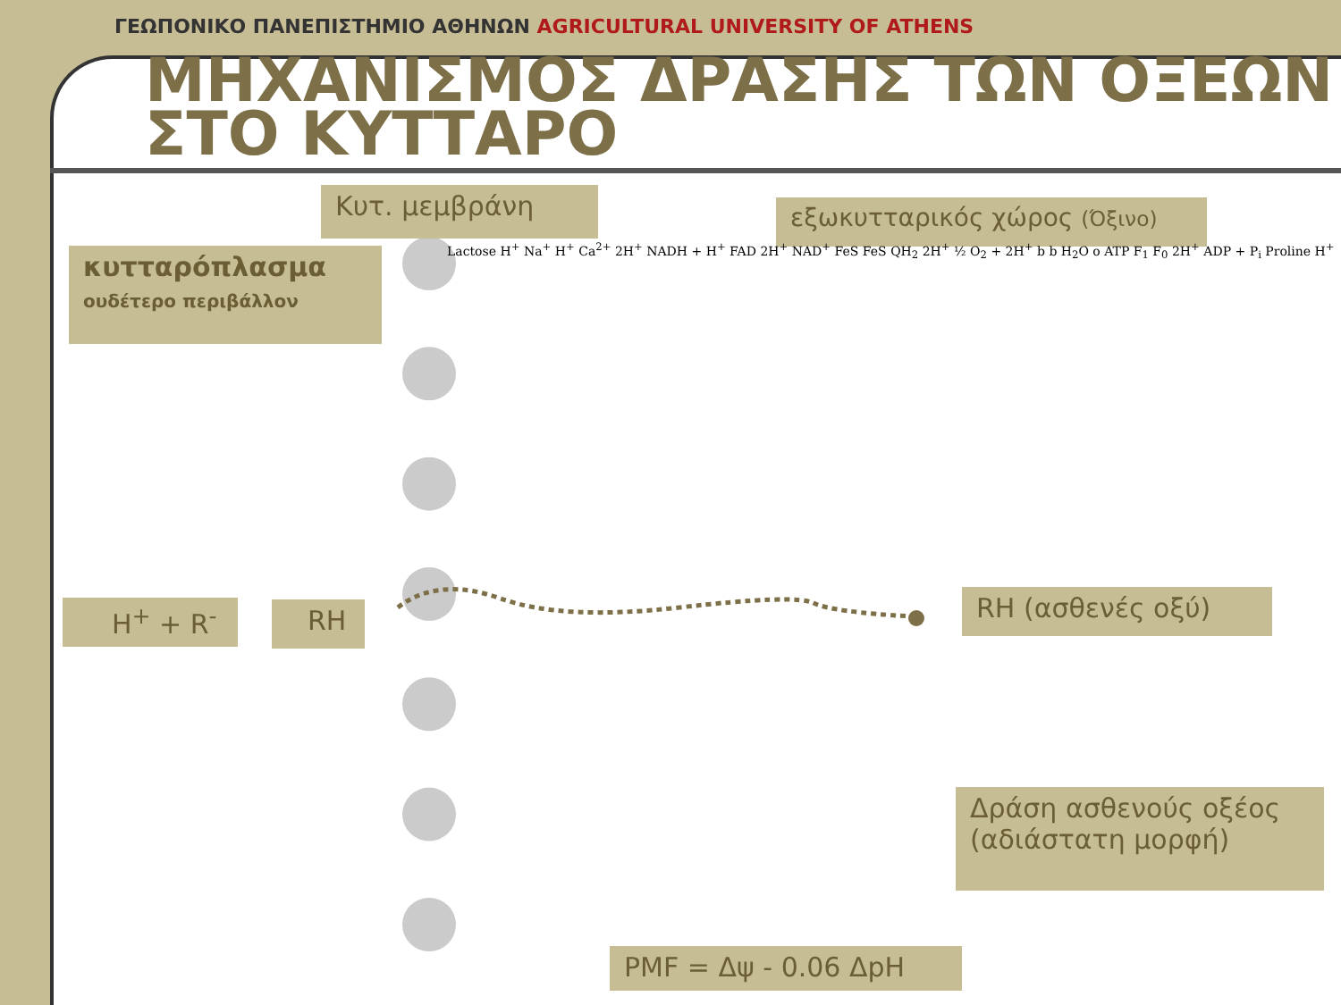ΓΕΩΠΟΝΙΚΟ ΠΑΝΕΠΙΣΤΗΜΙΟ ΑΘΗΝΩΝ AGRICULTURAL UNIVERSITY OF ATHENS
ΜΗΧΑΝΙΣΜΟΣ ΔΡΑΣΗΣ ΤΩΝ ΟΞΕΩΝ
ΣΤΟ ΚΥΤΤΑΡΟ
Κυτ. μεμβράνη εξωκυτταρικός χώρος (Όξινο)
κυτταρόπλασμα
ουδέτερο περιβάλλον
H<sup>+</sup> + R<sup>-</sup> RH RH (ασθενές οξύ)
Δράση ασθενούς οξέος
(αδιάστατη μορφή)
PMF = Δψ - 0.06 ΔpH
Lactose H<sup>+</sup> Na<sup>+</sup> H<sup>+</sup> Ca<sup>2+</sup> 2H<sup>+</sup> NADH + H<sup>+</sup> FAD 2H<sup>+</sup> NAD<sup>+</sup> FeS FeS QH<sub>2</sub> 2H<sup>+</sup> ½ O<sub>2</sub> + 2H<sup>+</sup> b b H<sub>2</sub>O o ATP F<sub>1</sub> F<sub>0</sub> 2H<sup>+</sup> ADP + P<sub>i</sub> Proline H<sup>+</sup>